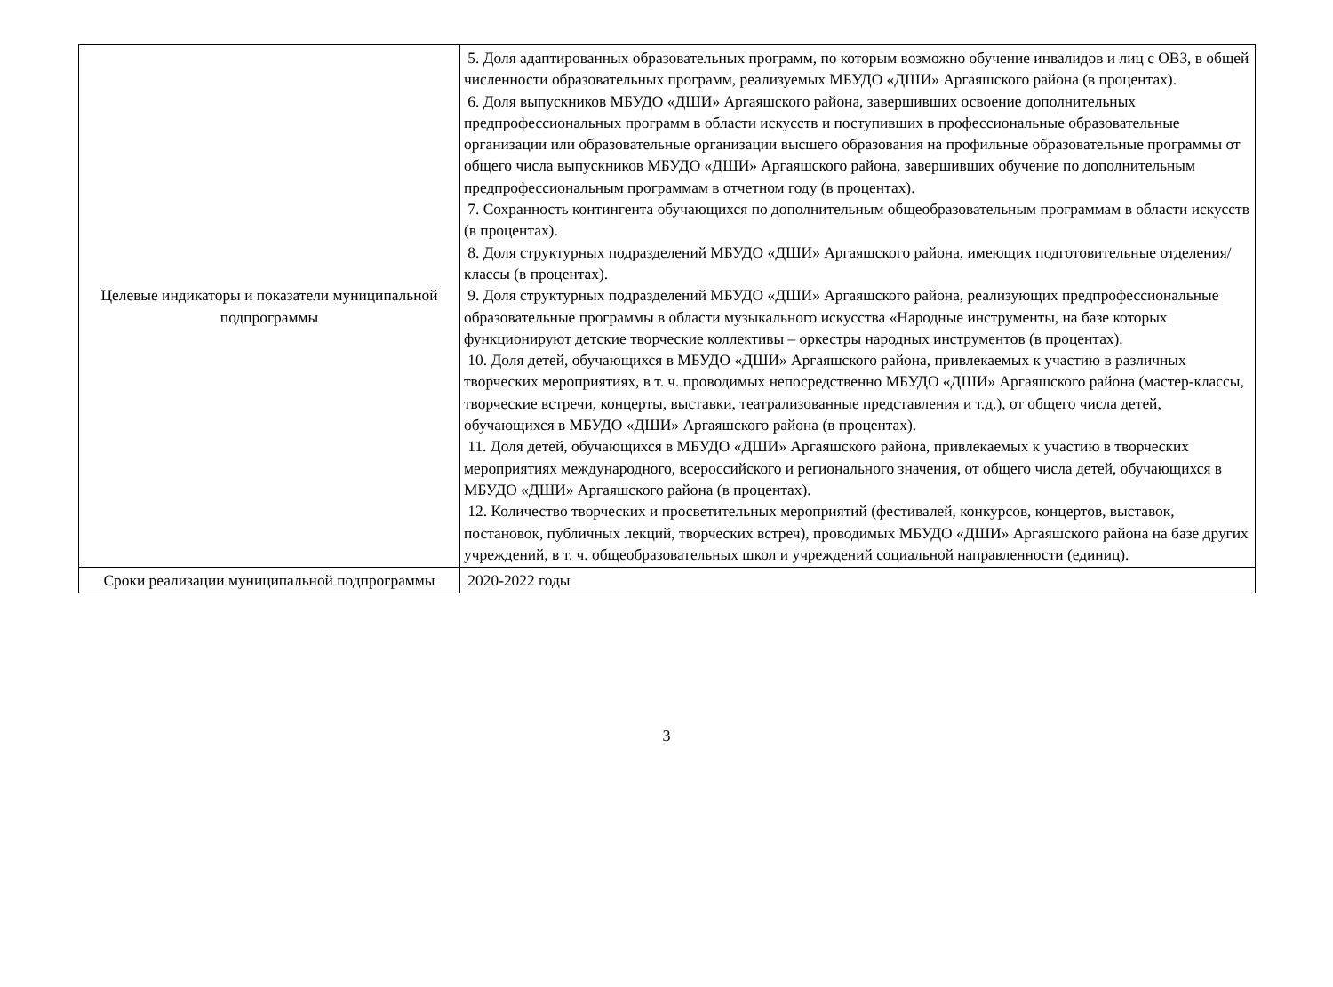| Целевые индикаторы и показатели муниципальной подпрограммы | 5. Доля адаптированных образовательных программ, по которым возможно обучение инвалидов и лиц с ОВЗ, в общей численности образовательных программ, реализуемых МБУДО «ДШИ» Аргаяшского района (в процентах). 6. Доля выпускников МБУДО «ДШИ» Аргаяшского района, завершивших освоение дополнительных предпрофессиональных программ в области искусств и поступивших в профессиональные образовательные организации или образовательные организации высшего образования на профильные образовательные программы от общего числа выпускников МБУДО «ДШИ» Аргаяшского района, завершивших обучение по дополнительным предпрофессиональным программам в отчетном году (в процентах). 7. Сохранность контингента обучающихся по дополнительным общеобразовательным программам в области искусств (в процентах). 8. Доля структурных подразделений МБУДО «ДШИ» Аргаяшского района, имеющих подготовительные отделения/классы (в процентах). 9. Доля структурных подразделений МБУДО «ДШИ» Аргаяшского района, реализующих предпрофессиональные образовательные программы в области музыкального искусства «Народные инструменты, на базе которых функционируют детские творческие коллективы – оркестры народных инструментов (в процентах). 10. Доля детей, обучающихся в МБУДО «ДШИ» Аргаяшского района, привлекаемых к участию в различных творческих мероприятиях, в т. ч. проводимых непосредственно МБУДО «ДШИ» Аргаяшского района (мастер-классы, творческие встречи, концерты, выставки, театрализованные представления и т.д.), от общего числа детей, обучающихся в МБУДО «ДШИ» Аргаяшского района (в процентах). 11. Доля детей, обучающихся в МБУДО «ДШИ» Аргаяшского района, привлекаемых к участию в творческих мероприятиях международного, всероссийского и регионального значения, от общего числа детей, обучающихся в МБУДО «ДШИ» Аргаяшского района (в процентах). 12. Количество творческих и просветительных мероприятий (фестивалей, конкурсов, концертов, выставок, постановок, публичных лекций, творческих встреч), проводимых МБУДО «ДШИ» Аргаяшского района на базе других учреждений, в т. ч. общеобразовательных школ и учреждений социальной направленности (единиц). |
| Сроки реализации муниципальной подпрограммы | 2020-2022 годы |
3